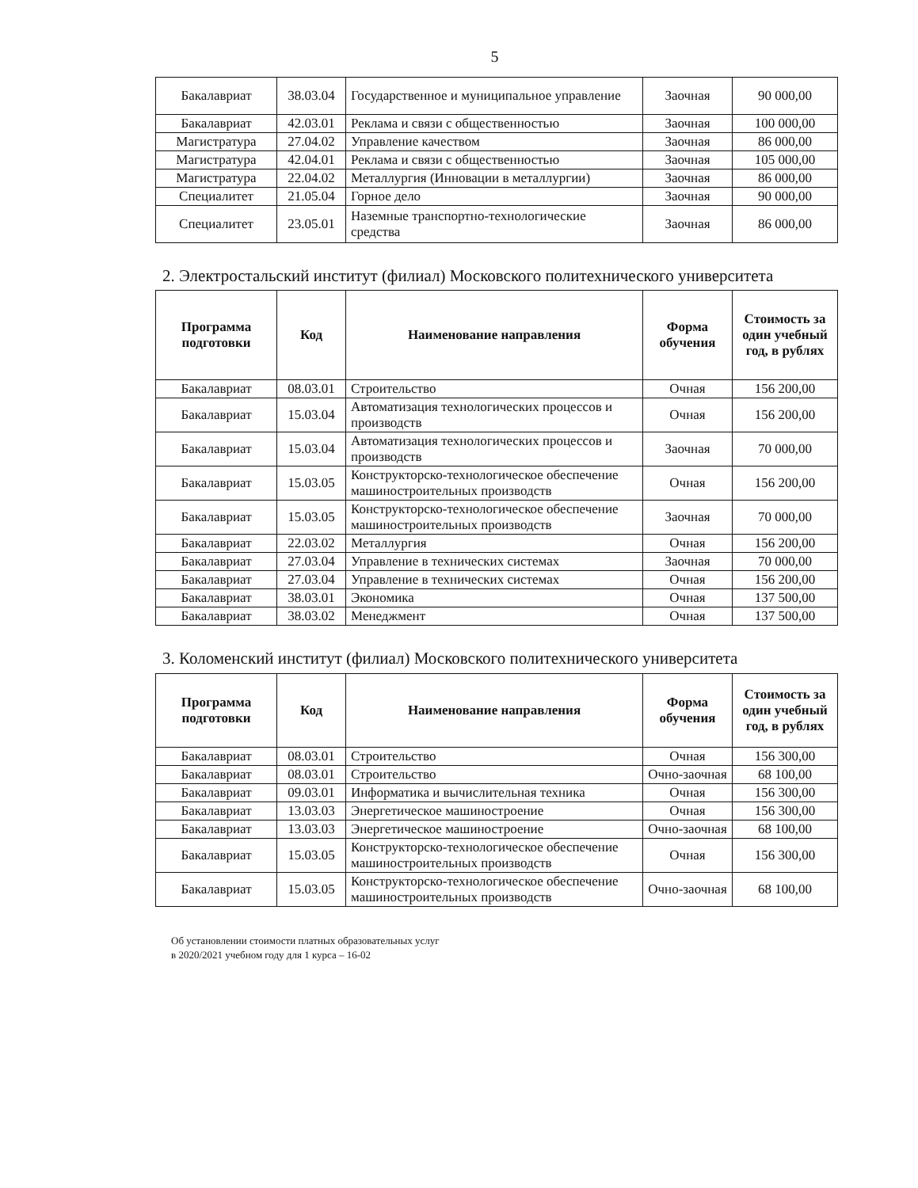5
| Бакалавриат | 38.03.04 | Государственное и муниципальное управление | Заочная | 90 000,00 |
| Бакалавриат | 42.03.01 | Реклама и связи с общественностью | Заочная | 100 000,00 |
| Магистратура | 27.04.02 | Управление качеством | Заочная | 86 000,00 |
| Магистратура | 42.04.01 | Реклама и связи с общественностью | Заочная | 105 000,00 |
| Магистратура | 22.04.02 | Металлургия (Инновации в металлургии) | Заочная | 86 000,00 |
| Специалитет | 21.05.04 | Горное дело | Заочная | 90 000,00 |
| Специалитет | 23.05.01 | Наземные транспортно-технологические средства | Заочная | 86 000,00 |
2. Электростальский институт (филиал) Московского политехнического университета
| Программа подготовки | Код | Наименование направления | Форма обучения | Стоимость за один учебный год, в рублях |
| --- | --- | --- | --- | --- |
| Бакалавриат | 08.03.01 | Строительство | Очная | 156 200,00 |
| Бакалавриат | 15.03.04 | Автоматизация технологических процессов и производств | Очная | 156 200,00 |
| Бакалавриат | 15.03.04 | Автоматизация технологических процессов и производств | Заочная | 70 000,00 |
| Бакалавриат | 15.03.05 | Конструкторско-технологическое обеспечение машиностроительных производств | Очная | 156 200,00 |
| Бакалавриат | 15.03.05 | Конструкторско-технологическое обеспечение машиностроительных производств | Заочная | 70 000,00 |
| Бакалавриат | 22.03.02 | Металлургия | Очная | 156 200,00 |
| Бакалавриат | 27.03.04 | Управление в технических системах | Заочная | 70 000,00 |
| Бакалавриат | 27.03.04 | Управление в технических системах | Очная | 156 200,00 |
| Бакалавриат | 38.03.01 | Экономика | Очная | 137 500,00 |
| Бакалавриат | 38.03.02 | Менеджмент | Очная | 137 500,00 |
3. Коломенский институт (филиал) Московского политехнического университета
| Программа подготовки | Код | Наименование направления | Форма обучения | Стоимость за один учебный год, в рублях |
| --- | --- | --- | --- | --- |
| Бакалавриат | 08.03.01 | Строительство | Очная | 156 300,00 |
| Бакалавриат | 08.03.01 | Строительство | Очно-заочная | 68 100,00 |
| Бакалавриат | 09.03.01 | Информатика и вычислительная техника | Очная | 156 300,00 |
| Бакалавриат | 13.03.03 | Энергетическое машиностроение | Очная | 156 300,00 |
| Бакалавриат | 13.03.03 | Энергетическое машиностроение | Очно-заочная | 68 100,00 |
| Бакалавриат | 15.03.05 | Конструкторско-технологическое обеспечение машиностроительных производств | Очная | 156 300,00 |
| Бакалавриат | 15.03.05 | Конструкторско-технологическое обеспечение машиностроительных производств | Очно-заочная | 68 100,00 |
Об установлении стоимости платных образовательных услуг
в 2020/2021 учебном году для 1 курса – 16-02